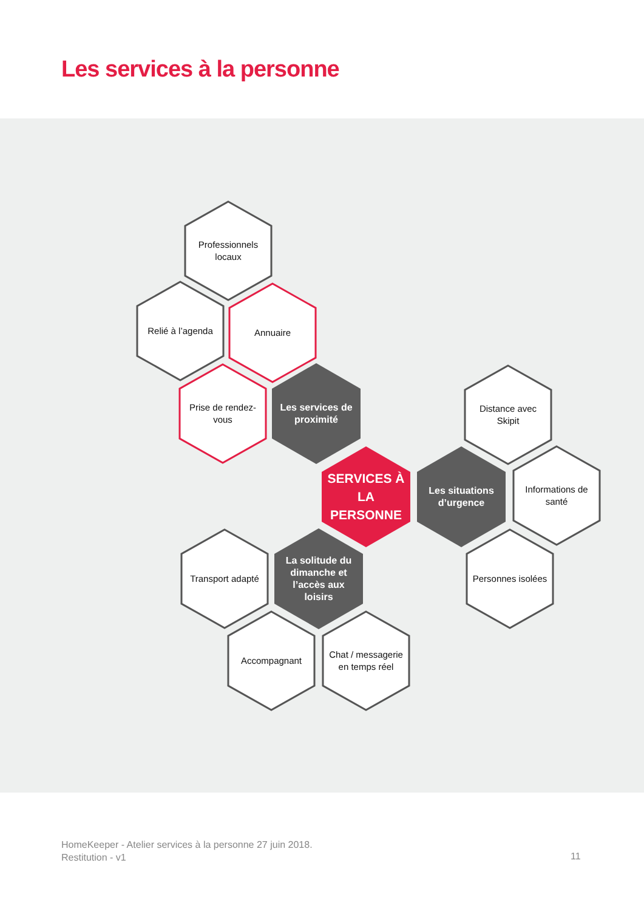Les services à la personne
Professionnels locaux
Relié à l’agenda Annuaire
Prise de rendez-vous
Les services de proximité
Distance avec Skipit
SERVICES À LA PERSONNE
Les situations d’urgence
Informations de santé
Transport adapté
La solitude du dimanche et l’accès aux loisirs
Personnes isolées
Accompagnant
Chat / messagerie en temps réel
HomeKeeper - Atelier services à la personne 27 juin 2018.
Restitution - v1
11